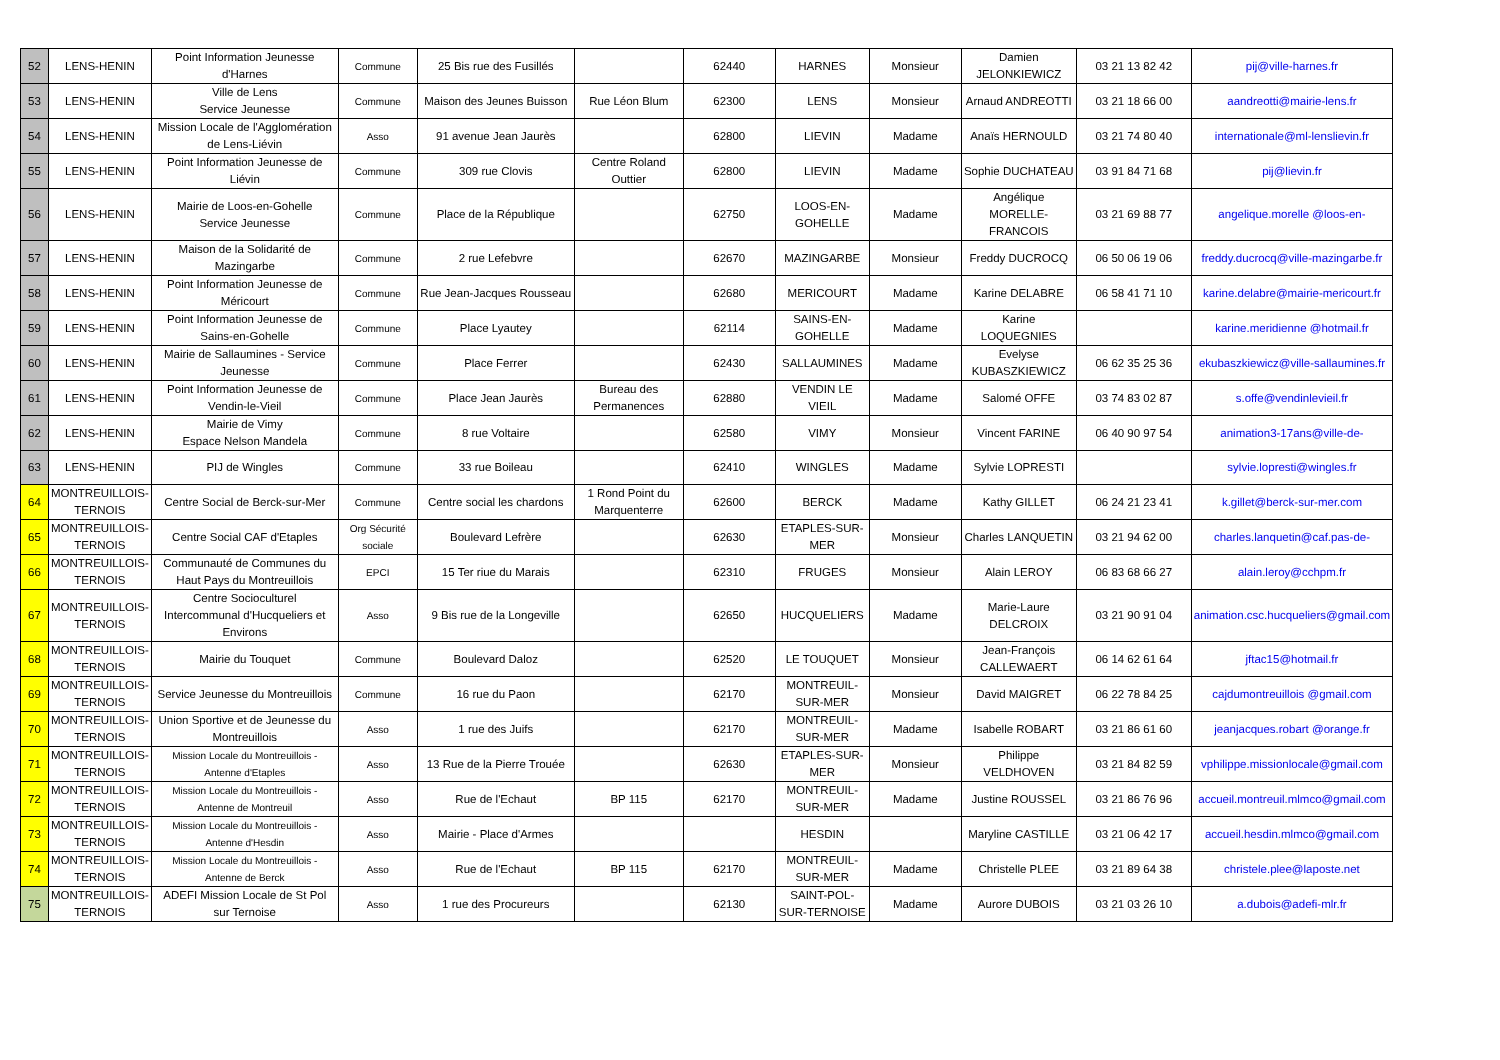| 52 | LENS-HENIN | Point Information Jeunesse d'Harnes | Commune | 25 Bis rue des Fusillés | | 62440 | HARNES | Monsieur | Damien JELONKIEWICZ | 03 21 13 82 42 | pij@ville-harnes.fr |
| 53 | LENS-HENIN | Ville de Lens Service Jeunesse | Commune | Maison des Jeunes Buisson | Rue Léon Blum | 62300 | LENS | Monsieur | Arnaud ANDREOTTI | 03 21 18 66 00 | aandreotti@mairie-lens.fr |
| 54 | LENS-HENIN | Mission Locale de l'Agglomération de Lens-Liévin | Asso | 91 avenue Jean Jaurès | | 62800 | LIEVIN | Madame | Anaïs HERNOULD | 03 21 74 80 40 | internationale@ml-lenslievin.fr |
| 55 | LENS-HENIN | Point Information Jeunesse de Liévin | Commune | 309 rue Clovis | Centre Roland Outtier | 62800 | LIEVIN | Madame | Sophie DUCHATEAU | 03 91 84 71 68 | pij@lievin.fr |
| 56 | LENS-HENIN | Mairie de Loos-en-Gohelle Service Jeunesse | Commune | Place de la République | | 62750 | LOOS-EN-GOHELLE | Madame | Angélique MORELLE-FRANCOIS | 03 21 69 88 77 | angelique.morelle @loos-en- |
| 57 | LENS-HENIN | Maison de la Solidarité de Mazingarbe | Commune | 2 rue Lefebvre | | 62670 | MAZINGARBE | Monsieur | Freddy DUCROCQ | 06 50 06 19 06 | freddy.ducrocq@ville-mazingarbe.fr |
| 58 | LENS-HENIN | Point Information Jeunesse de Méricourt | Commune | Rue Jean-Jacques Rousseau | | 62680 | MERICOURT | Madame | Karine DELABRE | 06 58 41 71 10 | karine.delabre@mairie-mericourt.fr |
| 59 | LENS-HENIN | Point Information Jeunesse de Sains-en-Gohelle | Commune | Place Lyautey | | 62114 | SAINS-EN-GOHELLE | Madame | Karine LOQUEGNIES | | karine.meridienne @hotmail.fr |
| 60 | LENS-HENIN | Mairie de Sallaumines - Service Jeunesse | Commune | Place Ferrer | | 62430 | SALLAUMINES | Madame | Evelyse KUBASZKIEWICZ | 06 62 35 25 36 | ekubaszkiewicz@ville-sallaumines.fr |
| 61 | LENS-HENIN | Point Information Jeunesse de Vendin-le-Vieil | Commune | Place Jean Jaurès | Bureau des Permanences | 62880 | VENDIN LE VIEIL | Madame | Salomé OFFE | 03 74 83 02 87 | s.offe@vendinlevieil.fr |
| 62 | LENS-HENIN | Mairie de Vimy Espace Nelson Mandela | Commune | 8 rue Voltaire | | 62580 | VIMY | Monsieur | Vincent FARINE | 06 40 90 97 54 | animation3-17ans@ville-de- |
| 63 | LENS-HENIN | PIJ de Wingles | Commune | 33 rue Boileau | | 62410 | WINGLES | Madame | Sylvie LOPRESTI | | sylvie.lopresti@wingles.fr |
| 64 | MONTREUILLOIS-TERNOIS | Centre Social de Berck-sur-Mer | Commune | Centre social les chardons | 1 Rond Point du Marquenterre | 62600 | BERCK | Madame | Kathy GILLET | 06 24 21 23 41 | k.gillet@berck-sur-mer.com |
| 65 | MONTREUILLOIS-TERNOIS | Centre Social CAF d'Etaples | Org Sécurité sociale | Boulevard Lefrère | | 62630 | ETAPLES-SUR-MER | Monsieur | Charles LANQUETIN | 03 21 94 62 00 | charles.lanquetin@caf.pas-de- |
| 66 | MONTREUILLOIS-TERNOIS | Communauté de Communes du Haut Pays du Montreuillois | EPCI | 15 Ter riue du Marais | | 62310 | FRUGES | Monsieur | Alain LEROY | 06 83 68 66 27 | alain.leroy@cchpm.fr |
| 67 | MONTREUILLOIS-TERNOIS | Centre Socioculturel Intercommunal d'Hucqueliers et Environs | Asso | 9 Bis rue de la Longeville | | 62650 | HUCQUELIERS | Madame | Marie-Laure DELCROIX | 03 21 90 91 04 | animation.csc.hucqueliers@gmail.com |
| 68 | MONTREUILLOIS-TERNOIS | Mairie du Touquet | Commune | Boulevard Daloz | | 62520 | LE TOUQUET | Monsieur | Jean-François CALLEWAERT | 06 14 62 61 64 | jftac15@hotmail.fr |
| 69 | MONTREUILLOIS-TERNOIS | Service Jeunesse du Montreuillois | Commune | 16 rue du Paon | | 62170 | MONTREUIL-SUR-MER | Monsieur | David MAIGRET | 06 22 78 84 25 | cajdumontreuillois @gmail.com |
| 70 | MONTREUILLOIS-TERNOIS | Union Sportive et de Jeunesse du Montreuillois | Asso | 1 rue des Juifs | | 62170 | MONTREUIL-SUR-MER | Madame | Isabelle ROBART | 03 21 86 61 60 | jeanjacques.robart @orange.fr |
| 71 | MONTREUILLOIS-TERNOIS | Mission Locale du Montreuillois - Antenne d'Etaples | Asso | 13 Rue de la Pierre Trouée | | 62630 | ETAPLES-SUR-MER | Monsieur | Philippe VELDHOVEN | 03 21 84 82 59 | vphilippe.missionlocale@gmail.com |
| 72 | MONTREUILLOIS-TERNOIS | Mission Locale du Montreuillois - Antenne de Montreuil | Asso | Rue de l'Echaut | BP 115 | 62170 | MONTREUIL-SUR-MER | Madame | Justine ROUSSEL | 03 21 86 76 96 | accueil.montreuil.mlmco@gmail.com |
| 73 | MONTREUILLOIS-TERNOIS | Mission Locale du Montreuillois - Antenne d'Hesdin | Asso | Mairie - Place d'Armes | | | HESDIN | | Maryline CASTILLE | 03 21 06 42 17 | accueil.hesdin.mlmco@gmail.com |
| 74 | MONTREUILLOIS-TERNOIS | Mission Locale du Montreuillois - Antenne de Berck | Asso | Rue de l'Echaut | BP 115 | 62170 | MONTREUIL-SUR-MER | Madame | Christelle PLEE | 03 21 89 64 38 | christele.plee@laposte.net |
| 75 | MONTREUILLOIS-TERNOIS | ADEFI Mission Locale de St Pol sur Ternoise | Asso | 1 rue des Procureurs | | 62130 | SAINT-POL-SUR-TERNOISE | Madame | Aurore DUBOIS | 03 21 03 26 10 | a.dubois@adefi-mlr.fr |